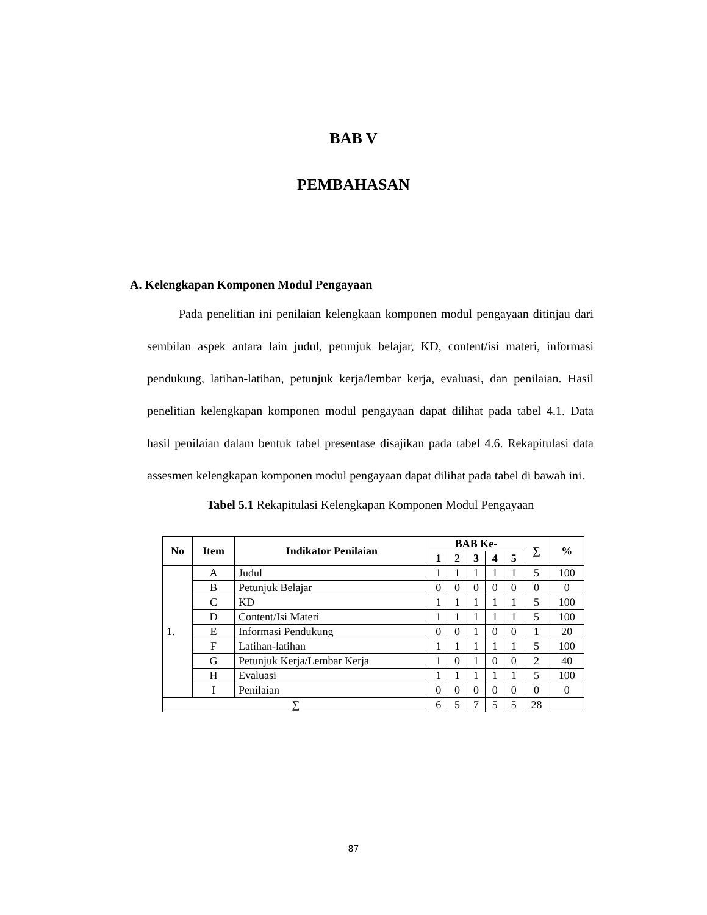BAB V
PEMBAHASAN
A. Kelengkapan Komponen Modul Pengayaan
Pada penelitian ini penilaian kelengkaan komponen modul pengayaan ditinjau dari sembilan aspek antara lain judul, petunjuk belajar, KD, content/isi materi, informasi pendukung, latihan-latihan, petunjuk kerja/lembar kerja, evaluasi, dan penilaian. Hasil penelitian kelengkapan komponen modul pengayaan dapat dilihat pada tabel 4.1. Data hasil penilaian dalam bentuk tabel presentase disajikan pada tabel 4.6. Rekapitulasi data assesmen kelengkapan komponen modul pengayaan dapat dilihat pada tabel di bawah ini.
Tabel 5.1 Rekapitulasi Kelengkapan Komponen Modul Pengayaan
| No | Item | Indikator Penilaian | BAB Ke- | | | | | ∑ | % |
| --- | --- | --- | --- | --- | --- | --- | --- | --- | --- |
| | | | 1 | 2 | 3 | 4 | 5 | | |
| 1. | A | Judul | 1 | 1 | 1 | 1 | 1 | 5 | 100 |
| | B | Petunjuk Belajar | 0 | 0 | 0 | 0 | 0 | 0 | 0 |
| | C | KD | 1 | 1 | 1 | 1 | 1 | 5 | 100 |
| | D | Content/Isi Materi | 1 | 1 | 1 | 1 | 1 | 5 | 100 |
| | E | Informasi Pendukung | 0 | 0 | 1 | 0 | 0 | 1 | 20 |
| | F | Latihan-latihan | 1 | 1 | 1 | 1 | 1 | 5 | 100 |
| | G | Petunjuk Kerja/Lembar Kerja | 1 | 0 | 1 | 0 | 0 | 2 | 40 |
| | H | Evaluasi | 1 | 1 | 1 | 1 | 1 | 5 | 100 |
| | I | Penilaian | 0 | 0 | 0 | 0 | 0 | 0 | 0 |
| ∑ | | | 6 | 5 | 7 | 5 | 5 | 28 | |
87